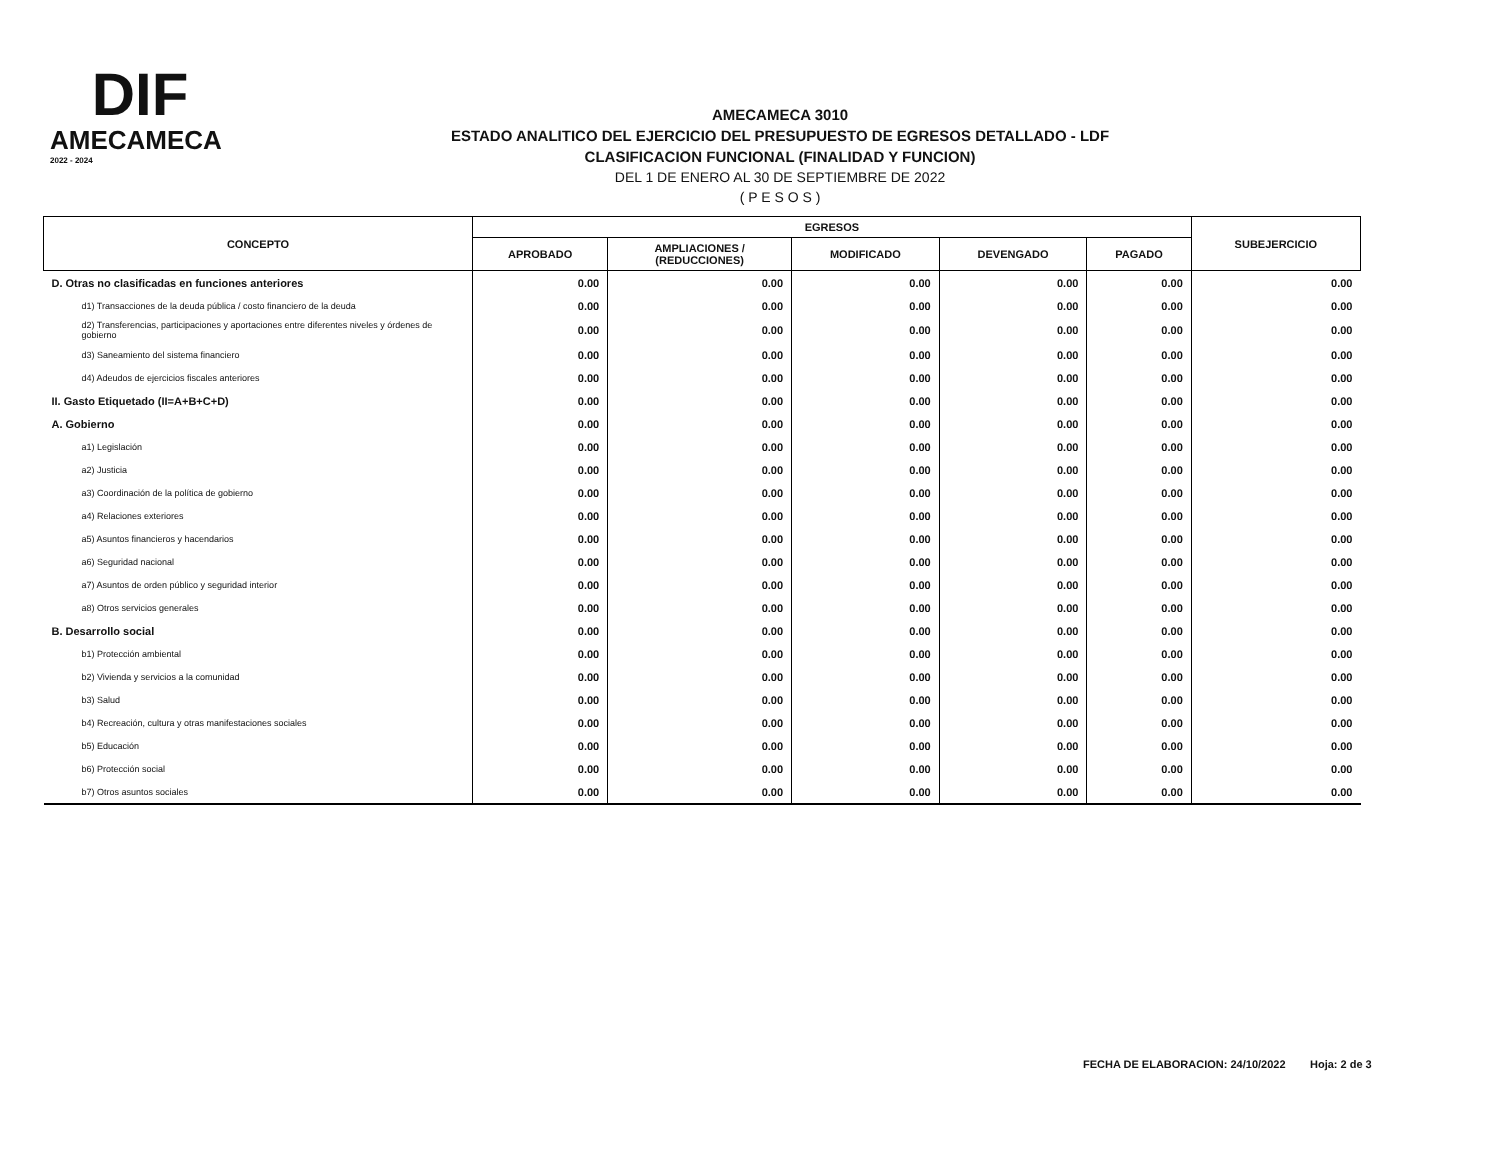DIF
AMECAMECA
2022 - 2024
AMECAMECA 3010
ESTADO ANALITICO DEL EJERCICIO DEL PRESUPUESTO DE EGRESOS DETALLADO - LDF
CLASIFICACION FUNCIONAL (FINALIDAD Y FUNCION)
DEL 1 DE ENERO AL 30 DE SEPTIEMBRE DE 2022
( P E S O S )
| CONCEPTO | EGRESOS | | | | | SUBEJERCICIO |
| --- | --- | --- | --- | --- | --- | --- |
| | APROBADO | AMPLIACIONES / (REDUCCIONES) | MODIFICADO | DEVENGADO | PAGADO | |
| D. Otras no clasificadas en funciones anteriores | 0.00 | 0.00 | 0.00 | 0.00 | 0.00 | 0.00 |
| d1) Transacciones de la deuda pública / costo financiero de la deuda | 0.00 | 0.00 | 0.00 | 0.00 | 0.00 | 0.00 |
| d2) Transferencias, participaciones y aportaciones entre diferentes niveles y órdenes de gobierno | 0.00 | 0.00 | 0.00 | 0.00 | 0.00 | 0.00 |
| d3) Saneamiento del sistema financiero | 0.00 | 0.00 | 0.00 | 0.00 | 0.00 | 0.00 |
| d4) Adeudos de ejercicios fiscales anteriores | 0.00 | 0.00 | 0.00 | 0.00 | 0.00 | 0.00 |
| II. Gasto Etiquetado (II=A+B+C+D) | 0.00 | 0.00 | 0.00 | 0.00 | 0.00 | 0.00 |
| A. Gobierno | 0.00 | 0.00 | 0.00 | 0.00 | 0.00 | 0.00 |
| a1) Legislación | 0.00 | 0.00 | 0.00 | 0.00 | 0.00 | 0.00 |
| a2) Justicia | 0.00 | 0.00 | 0.00 | 0.00 | 0.00 | 0.00 |
| a3) Coordinación de la política de gobierno | 0.00 | 0.00 | 0.00 | 0.00 | 0.00 | 0.00 |
| a4) Relaciones exteriores | 0.00 | 0.00 | 0.00 | 0.00 | 0.00 | 0.00 |
| a5) Asuntos financieros y hacendarios | 0.00 | 0.00 | 0.00 | 0.00 | 0.00 | 0.00 |
| a6) Seguridad nacional | 0.00 | 0.00 | 0.00 | 0.00 | 0.00 | 0.00 |
| a7) Asuntos de orden público y seguridad interior | 0.00 | 0.00 | 0.00 | 0.00 | 0.00 | 0.00 |
| a8) Otros servicios generales | 0.00 | 0.00 | 0.00 | 0.00 | 0.00 | 0.00 |
| B. Desarrollo social | 0.00 | 0.00 | 0.00 | 0.00 | 0.00 | 0.00 |
| b1) Protección ambiental | 0.00 | 0.00 | 0.00 | 0.00 | 0.00 | 0.00 |
| b2) Vivienda y servicios a la comunidad | 0.00 | 0.00 | 0.00 | 0.00 | 0.00 | 0.00 |
| b3) Salud | 0.00 | 0.00 | 0.00 | 0.00 | 0.00 | 0.00 |
| b4) Recreación, cultura y otras manifestaciones sociales | 0.00 | 0.00 | 0.00 | 0.00 | 0.00 | 0.00 |
| b5) Educación | 0.00 | 0.00 | 0.00 | 0.00 | 0.00 | 0.00 |
| b6) Protección social | 0.00 | 0.00 | 0.00 | 0.00 | 0.00 | 0.00 |
| b7) Otros asuntos sociales | 0.00 | 0.00 | 0.00 | 0.00 | 0.00 | 0.00 |
FECHA DE ELABORACION: 24/10/2022 Hoja: 2 de 3